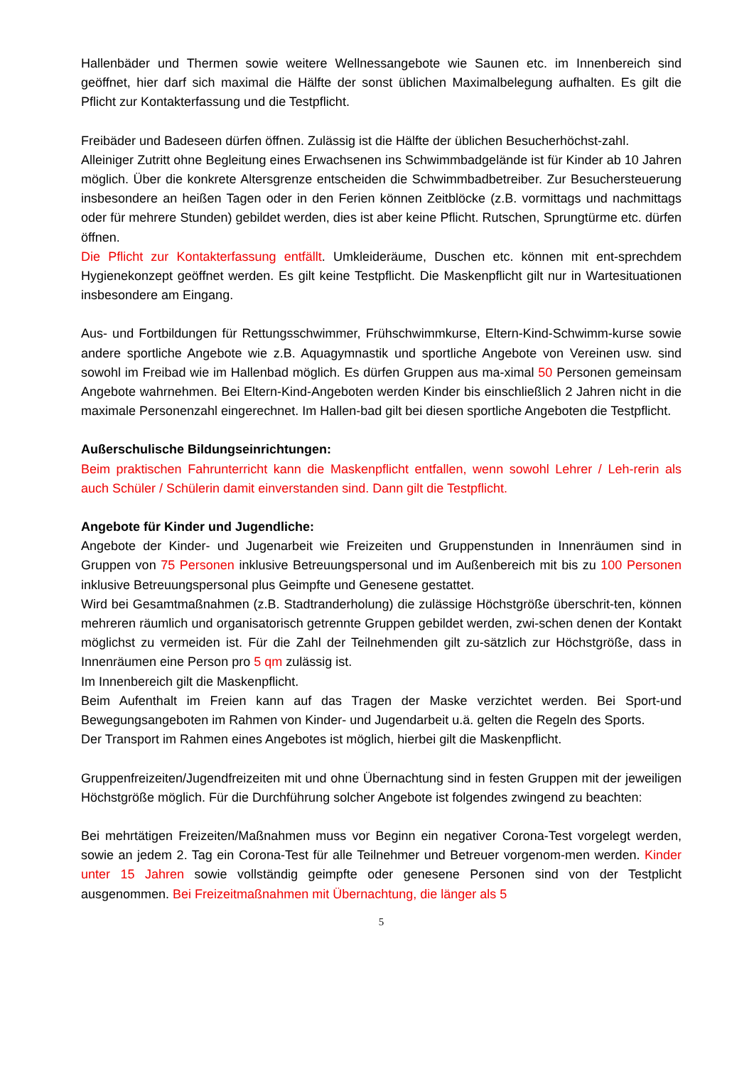Hallenbäder und Thermen sowie weitere Wellnessangebote wie Saunen etc. im Innenbereich sind geöffnet, hier darf sich maximal die Hälfte der sonst üblichen Maximalbelegung aufhalten. Es gilt die Pflicht zur Kontakterfassung und die Testpflicht.
Freibäder und Badeseen dürfen öffnen. Zulässig ist die Hälfte der üblichen Besucherhöchst-zahl.
Alleiniger Zutritt ohne Begleitung eines Erwachsenen ins Schwimmbadgelände ist für Kinder ab 10 Jahren möglich. Über die konkrete Altersgrenze entscheiden die Schwimmbadbetreiber. Zur Besuchersteuerung insbesondere an heißen Tagen oder in den Ferien können Zeitblöcke (z.B. vormittags und nachmittags oder für mehrere Stunden) gebildet werden, dies ist aber keine Pflicht. Rutschen, Sprungtürme etc. dürfen öffnen.
Die Pflicht zur Kontakterfassung entfällt. Umkleideräume, Duschen etc. können mit ent-sprechdem Hygienekonzept geöffnet werden. Es gilt keine Testpflicht. Die Maskenpflicht gilt nur in Wartesituationen insbesondere am Eingang.
Aus- und Fortbildungen für Rettungsschwimmer, Frühschwimmkurse, Eltern-Kind-Schwimm-kurse sowie andere sportliche Angebote wie z.B. Aquagymnastik und sportliche Angebote von Vereinen usw. sind sowohl im Freibad wie im Hallenbad möglich. Es dürfen Gruppen aus ma-ximal 50 Personen gemeinsam Angebote wahrnehmen. Bei Eltern-Kind-Angeboten werden Kinder bis einschließlich 2 Jahren nicht in die maximale Personenzahl eingerechnet. Im Hallen-bad gilt bei diesen sportliche Angeboten die Testpflicht.
Außerschulische Bildungseinrichtungen:
Beim praktischen Fahrunterricht kann die Maskenpflicht entfallen, wenn sowohl Lehrer / Leh-rerin als auch Schüler / Schülerin damit einverstanden sind. Dann gilt die Testpflicht.
Angebote für Kinder und Jugendliche:
Angebote der Kinder- und Jugenarbeit wie Freizeiten und Gruppenstunden in Innenräumen sind in Gruppen von 75 Personen inklusive Betreuungspersonal und im Außenbereich mit bis zu 100 Personen inklusive Betreuungspersonal plus Geimpfte und Genesene gestattet.
Wird bei Gesamtmaßnahmen (z.B. Stadtranderholung) die zulässige Höchstgröße überschrit-ten, können mehreren räumlich und organisatorisch getrennte Gruppen gebildet werden, zwi-schen denen der Kontakt möglichst zu vermeiden ist. Für die Zahl der Teilnehmenden gilt zu-sätzlich zur Höchstgröße, dass in Innenräumen eine Person pro 5 qm zulässig ist.
Im Innenbereich gilt die Maskenpflicht.
Beim Aufenthalt im Freien kann auf das Tragen der Maske verzichtet werden. Bei Sport-und Bewegungsangeboten im Rahmen von Kinder- und Jugendarbeit u.ä. gelten die Regeln des Sports.
Der Transport im Rahmen eines Angebotes ist möglich, hierbei gilt die Maskenpflicht.
Gruppenfreizeiten/Jugendfreizeiten mit und ohne Übernachtung sind in festen Gruppen mit der jeweiligen Höchstgröße möglich. Für die Durchführung solcher Angebote ist folgendes zwingend zu beachten:
Bei mehrtätigen Freizeiten/Maßnahmen muss vor Beginn ein negativer Corona-Test vorgelegt werden, sowie an jedem 2. Tag ein Corona-Test für alle Teilnehmer und Betreuer vorgenom-men werden. Kinder unter 15 Jahren sowie vollständig geimpfte oder genesene Personen sind von der Testplicht ausgenommen. Bei Freizeitmaßnahmen mit Übernachtung, die länger als 5
5